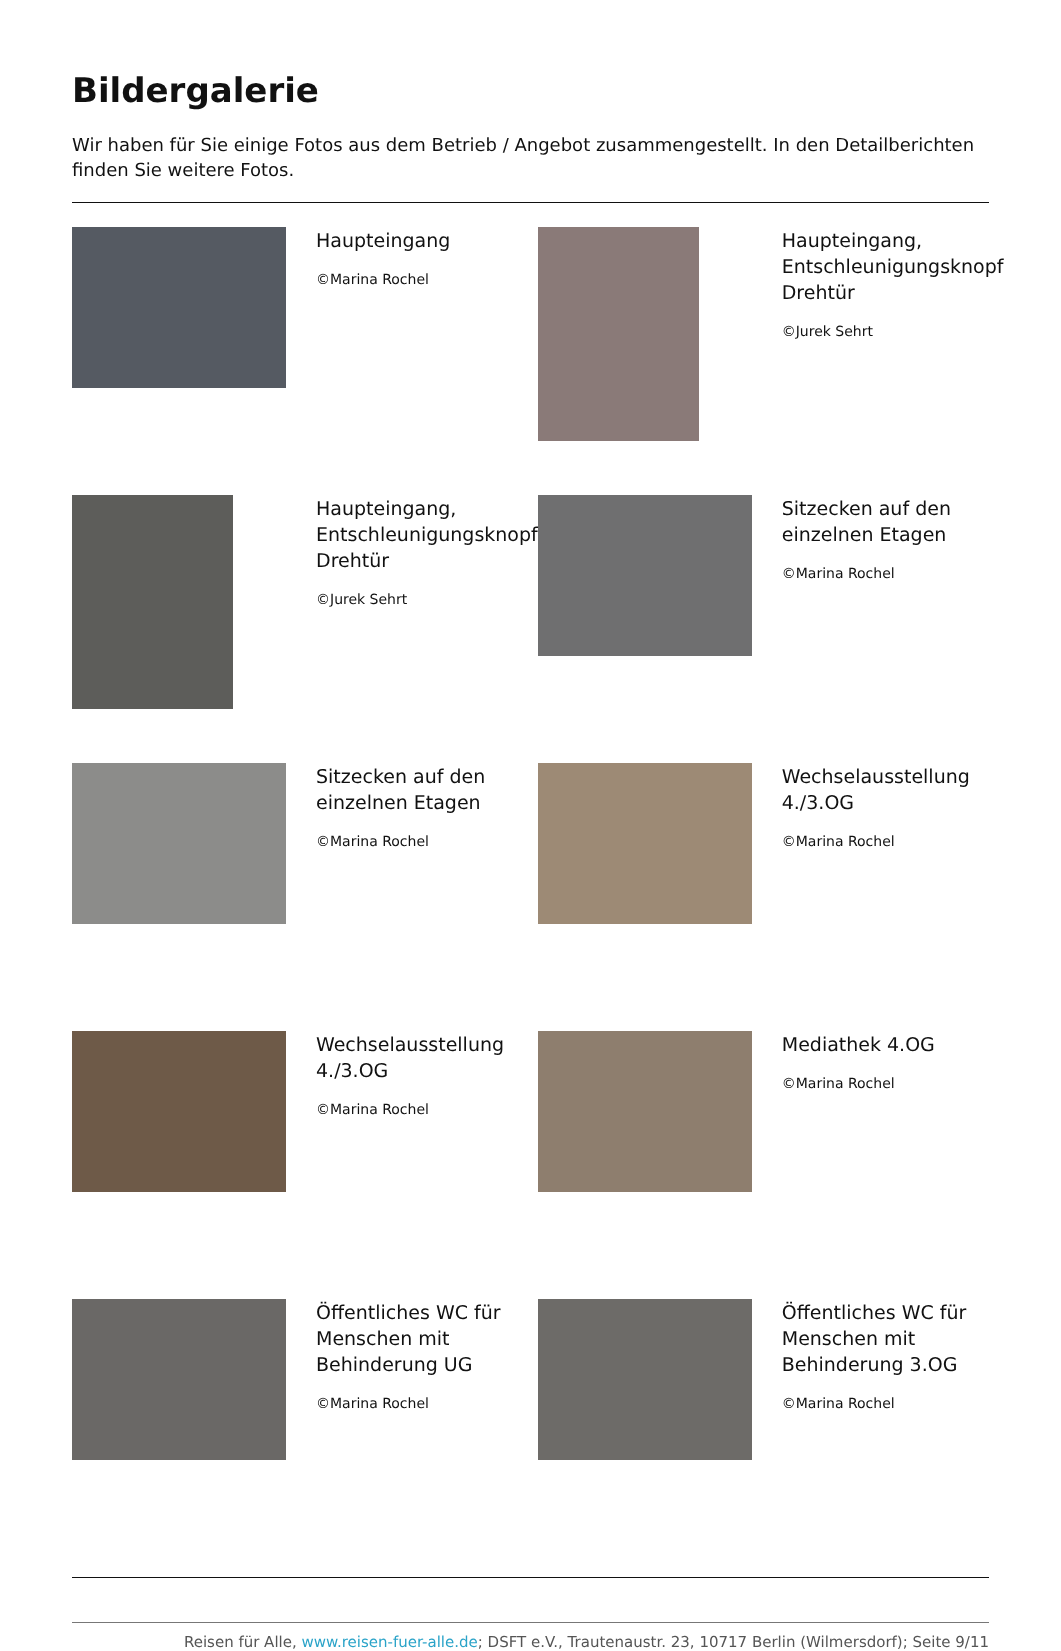Bildergalerie
Wir haben für Sie einige Fotos aus dem Betrieb / Angebot zusammengestellt. In den Detailberichten finden Sie weitere Fotos.
| | Haupteingang ©Marina Rochel | | Haupteingang, Entschleunigungsknopf Drehtür ©Jurek Sehrt |
| | Haupteingang, Entschleunigungsknopf Drehtür ©Jurek Sehrt | | Sitzecken auf den einzelnen Etagen ©Marina Rochel |
| | Sitzecken auf den einzelnen Etagen ©Marina Rochel | | Wechselausstellung 4./3.OG ©Marina Rochel |
| | Wechselausstellung 4./3.OG ©Marina Rochel | | Mediathek 4.OG ©Marina Rochel |
| | Öffentliches WC für Menschen mit Behinderung UG ©Marina Rochel | | Öffentliches WC für Menschen mit Behinderung 3.OG ©Marina Rochel |
Reisen für Alle, www.reisen-fuer-alle.de; DSFT e.V., Trautenaustr. 23, 10717 Berlin (Wilmersdorf); Seite 9/11